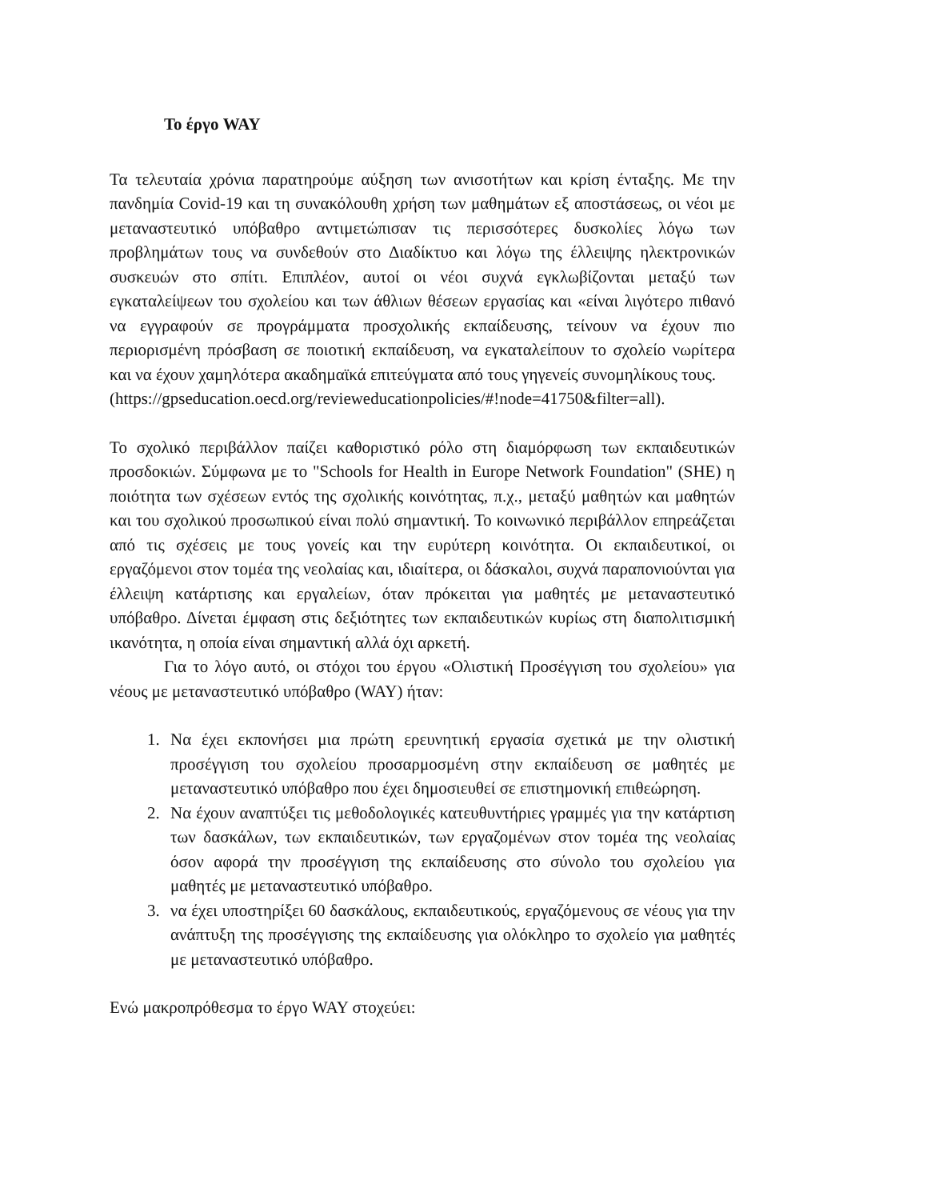Το έργο WAY
Τα τελευταία χρόνια παρατηρούμε αύξηση των ανισοτήτων και κρίση ένταξης. Με την πανδημία Covid-19 και τη συνακόλουθη χρήση των μαθημάτων εξ αποστάσεως, οι νέοι με μεταναστευτικό υπόβαθρο αντιμετώπισαν τις περισσότερες δυσκολίες λόγω των προβλημάτων τους να συνδεθούν στο Διαδίκτυο και λόγω της έλλειψης ηλεκτρονικών συσκευών στο σπίτι. Επιπλέον, αυτοί οι νέοι συχνά εγκλωβίζονται μεταξύ των εγκαταλείψεων του σχολείου και των άθλιων θέσεων εργασίας και «είναι λιγότερο πιθανό να εγγραφούν σε προγράμματα προσχολικής εκπαίδευσης, τείνουν να έχουν πιο περιορισμένη πρόσβαση σε ποιοτική εκπαίδευση, να εγκαταλείπουν το σχολείο νωρίτερα και να έχουν χαμηλότερα ακαδημαϊκά επιτεύγματα από τους γηγενείς συνομηλίκους τους.
(https://gpseducation.oecd.org/revieweducationpolicies/#!node=41750&filter=all).
Το σχολικό περιβάλλον παίζει καθοριστικό ρόλο στη διαμόρφωση των εκπαιδευτικών προσδοκιών. Σύμφωνα με το "Schools for Health in Europe Network Foundation" (SHE) η ποιότητα των σχέσεων εντός της σχολικής κοινότητας, π.χ., μεταξύ μαθητών και μαθητών και του σχολικού προσωπικού είναι πολύ σημαντική. Το κοινωνικό περιβάλλον επηρεάζεται από τις σχέσεις με τους γονείς και την ευρύτερη κοινότητα. Οι εκπαιδευτικοί, οι εργαζόμενοι στον τομέα της νεολαίας και, ιδιαίτερα, οι δάσκαλοι, συχνά παραπονιούνται για έλλειψη κατάρτισης και εργαλείων, όταν πρόκειται για μαθητές με μεταναστευτικό υπόβαθρο. Δίνεται έμφαση στις δεξιότητες των εκπαιδευτικών κυρίως στη διαπολιτισμική ικανότητα, η οποία είναι σημαντική αλλά όχι αρκετή.
Για το λόγο αυτό, οι στόχοι του έργου «Ολιστική Προσέγγιση του σχολείου» για νέους με μεταναστευτικό υπόβαθρο (WAY) ήταν:
1. Να έχει εκπονήσει μια πρώτη ερευνητική εργασία σχετικά με την ολιστική προσέγγιση του σχολείου προσαρμοσμένη στην εκπαίδευση σε μαθητές με μεταναστευτικό υπόβαθρο που έχει δημοσιευθεί σε επιστημονική επιθεώρηση.
2. Να έχουν αναπτύξει τις μεθοδολογικές κατευθυντήριες γραμμές για την κατάρτιση των δασκάλων, των εκπαιδευτικών, των εργαζομένων στον τομέα της νεολαίας όσον αφορά την προσέγγιση της εκπαίδευσης στο σύνολο του σχολείου για μαθητές με μεταναστευτικό υπόβαθρο.
3. να έχει υποστηρίξει 60 δασκάλους, εκπαιδευτικούς, εργαζόμενους σε νέους για την ανάπτυξη της προσέγγισης της εκπαίδευσης για ολόκληρο το σχολείο για μαθητές με μεταναστευτικό υπόβαθρο.
Ενώ μακροπρόθεσμα το έργο WAY στοχεύει: